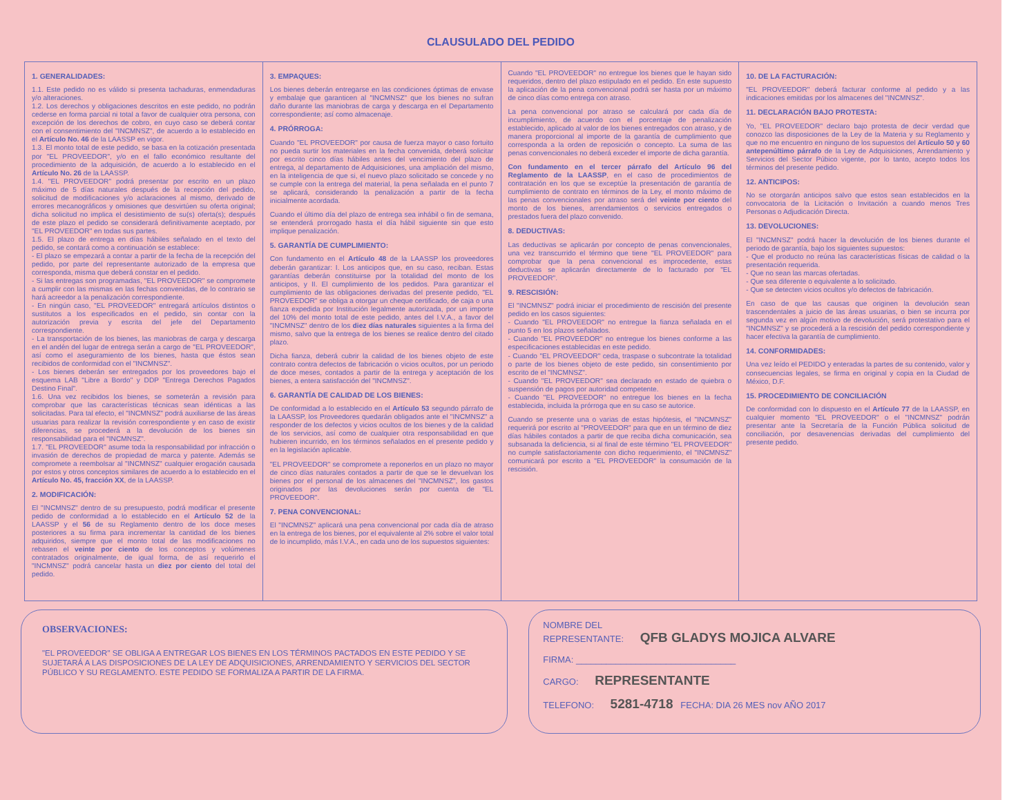CLAUSULADO DEL PEDIDO
1. GENERALIDADES:
1.1. Este pedido no es válido si presenta tachaduras, enmendaduras y/o alteraciones.
1.2. Los derechos y obligaciones descritos en este pedido, no podrán cederse en forma parcial ni total a favor de cualquier otra persona, con excepción de los derechos de cobro, en cuyo caso se deberá contar con el consentimiento del "INCMNSZ", de acuerdo a lo establecido en el Artículo No. 46 de la LAASSP en vigor.
1.3. El monto total de este pedido, se basa en la cotización presentada por "EL PROVEEDOR", y/o en el fallo económico resultante del procedimiento de la adquisición, de acuerdo a lo establecido en el Artículo No. 26 de la LAASSP.
1.4. "EL PROVEEDOR" podrá presentar por escrito en un plazo máximo de 5 días naturales después de la recepción del pedido, solicitud de modificaciones y/o aclaraciones al mismo, derivado de errores mecanográficos y omisiones que desvirtúen su oferta original; dicha solicitud no implica el desistimiento de su(s) oferta(s); después de este plazo el pedido se considerará definitivamente aceptado, por "EL PROVEEDOR" en todas sus partes.
1.5. El plazo de entrega en días hábiles señalado en el texto del pedido, se contará como a continuación se establece:
- El plazo se empezará a contar a partir de la fecha de la recepción del pedido, por parte del representante autorizado de la empresa que corresponda, misma que deberá constar en el pedido.
- Si las entregas son programadas, "EL PROVEEDOR" se compromete a cumplir con las mismas en las fechas convenidas, de lo contrario se hará acreedor a la penalización correspondiente.
- En ningún caso, "EL PROVEEDOR" entregará artículos distintos o sustitutos a los especificados en el pedido, sin contar con la autorización previa y escrita del jefe del Departamento correspondiente.
- La transportación de los bienes, las maniobras de carga y descarga en el andén del lugar de entrega serán a cargo de "EL PROVEEDOR", así como el aseguramiento de los bienes, hasta que éstos sean recibidos de conformidad con el "INCMNSZ".
- Los bienes deberán ser entregados por los proveedores bajo el esquema LAB "Libre a Bordo" y DDP "Entrega Derechos Pagados Destino Final".
1.6. Una vez recibidos los bienes, se someterán a revisión para comprobar que las características técnicas sean idénticas a las solicitadas. Para tal efecto, el "INCMNSZ" podrá auxiliarse de las áreas usuarias para realizar la revisión correspondiente y en caso de existir diferencias, se procederá a la devolución de los bienes sin responsabilidad para el "INCMNSZ".
1.7. "EL PROVEEDOR" asume toda la responsabilidad por infracción o invasión de derechos de propiedad de marca y patente. Además se compromete a reembolsar al "INCMNSZ" cualquier erogación causada por estos y otros conceptos similares de acuerdo a lo establecido en el Artículo No. 45, fracción XX, de la LAASSP.
2. MODIFICACIÓN:
El "INCMNSZ" dentro de su presupuesto, podrá modificar el presente pedido de conformidad a lo establecido en el Artículo 52 de la LAASSP y el 56 de su Reglamento dentro de los doce meses posteriores a su firma para incrementar la cantidad de los bienes adquiridos, siempre que el monto total de las modificaciones no rebasen el veinte por ciento de los conceptos y volúmenes contratados originalmente, de igual forma, de así requerirlo el "INCMNSZ" podrá cancelar hasta un diez por ciento del total del pedido.
3. EMPAQUES:
Los bienes deberán entregarse en las condiciones óptimas de envase y embalaje que garanticen al "INCMNSZ" que los bienes no sufran daño durante las maniobras de carga y descarga en el Departamento correspondiente; así como almacenaje.
4. PRÓRROGA:
Cuando "EL PROVEEDOR" por causa de fuerza mayor o caso fortuito no pueda surtir los materiales en la fecha convenida, deberá solicitar por escrito cinco días hábiles antes del vencimiento del plazo de entrega, al departamento de Adquisiciones, una ampliación del mismo, en la inteligencia de que si, el nuevo plazo solicitado se concede y no se cumple con la entrega del material, la pena señalada en el punto 7 se aplicará, considerando la penalización a partir de la fecha inicialmente acordada.
Cuando el último día del plazo de entrega sea inhábil o fin de semana, se entenderá prorrogado hasta el día hábil siguiente sin que esto implique penalización.
5. GARANTÍA DE CUMPLIMIENTO:
Con fundamento en el Artículo 48 de la LAASSP los proveedores deberán garantizar: I. Los anticipos que, en su caso, reciban. Estas garantías deberán constituirse por la totalidad del monto de los anticipos, y II. El cumplimiento de los pedidos. Para garantizar el cumplimiento de las obligaciones derivadas del presente pedido, "EL PROVEEDOR" se obliga a otorgar un cheque certificado, de caja o una fianza expedida por Institución legalmente autorizada, por un importe del 10% del monto total de este pedido, antes del I.V.A., a favor del "INCMNSZ" dentro de los diez días naturales siguientes a la firma del mismo, salvo que la entrega de los bienes se realice dentro del citado plazo.
Dicha fianza, deberá cubrir la calidad de los bienes objeto de este contrato contra defectos de fabricación o vicios ocultos, por un periodo de doce meses, contados a partir de la entrega y aceptación de los bienes, a entera satisfacción del "INCMNSZ".
6. GARANTÍA DE CALIDAD DE LOS BIENES:
De conformidad a lo establecido en el Artículo 53 segundo párrafo de la LAASSP, los Proveedores quedarán obligados ante el "INCMNSZ" a responder de los defectos y vicios ocultos de los bienes y de la calidad de los servicios, así como de cualquier otra responsabilidad en que hubieren incurrido, en los términos señalados en el presente pedido y en la legislación aplicable.
"EL PROVEEDOR" se compromete a reponerlos en un plazo no mayor de cinco días naturales contados a partir de que se le devuelvan los bienes por el personal de los almacenes del "INCMNSZ", los gastos originados por las devoluciones serán por cuenta de "EL PROVEEDOR".
7. PENA CONVENCIONAL:
El "INCMNSZ" aplicará una pena convencional por cada día de atraso en la entrega de los bienes, por el equivalente al 2% sobre el valor total de lo incumplido, más I.V.A., en cada uno de los supuestos siguientes:
Cuando "EL PROVEEDOR" no entregue los bienes que le hayan sido requeridos, dentro del plazo estipulado en el pedido. En este supuesto la aplicación de la pena convencional podrá ser hasta por un máximo de cinco días como entrega con atraso.
La pena convencional por atraso se calculará por cada día de incumplimiento, de acuerdo con el porcentaje de penalización establecido, aplicado al valor de los bienes entregados con atraso, y de manera proporcional al importe de la garantía de cumplimiento que corresponda a la orden de reposición o concepto. La suma de las penas convencionales no deberá exceder el importe de dicha garantía.
Con fundamento en el tercer párrafo del Artículo 96 del Reglamento de la LAASSP, en el caso de procedimientos de contratación en los que se exceptúe la presentación de garantía de cumplimiento de contrato en términos de la Ley, el monto máximo de las penas convencionales por atraso será del veinte por ciento del monto de los bienes, arrendamientos o servicios entregados o prestados fuera del plazo convenido.
8. DEDUCTIVAS:
Las deductivas se aplicarán por concepto de penas convencionales, una vez transcurrido el término que tiene "EL PROVEEDOR" para comprobar que la pena convencional es improcedente, estas deductivas se aplicarán directamente de lo facturado por "EL PROVEEDOR".
9. RESCISIÓN:
El "INCMNSZ" podrá iniciar el procedimiento de rescisión del presente pedido en los casos siguientes:
- Cuando "EL PROVEEDOR" no entregue la fianza señalada en el punto 5 en los plazos señalados.
- Cuando "EL PROVEEDOR" no entregue los bienes conforme a las especificaciones establecidas en este pedido.
- Cuando "EL PROVEEDOR" ceda, traspase o subcontrate la totalidad o parte de los bienes objeto de este pedido, sin consentimiento por escrito de el "INCMNSZ".
- Cuando "EL PROVEEDOR" sea declarado en estado de quiebra o suspensión de pagos por autoridad competente.
- Cuando "EL PROVEEDOR" no entregue los bienes en la fecha establecida, incluida la prórroga que en su caso se autorice.
Cuando se presente una o varias de estas hipótesis, el "INCMNSZ" requerirá por escrito al "PROVEEDOR" para que en un término de diez días hábiles contados a partir de que reciba dicha comunicación, sea subsanada la deficiencia, si al final de este término "EL PROVEEDOR" no cumple satisfactoriamente con dicho requerimiento, el "INCMNSZ" comunicará por escrito a "EL PROVEEDOR" la consumación de la rescisión.
10. DE LA FACTURACIÓN:
"EL PROVEEDOR" deberá facturar conforme al pedido y a las indicaciones emitidas por los almacenes del "INCMNSZ".
11. DECLARACIÓN BAJO PROTESTA:
Yo, "EL PROVEEDOR" declaro bajo protesta de decir verdad que conozco las disposiciones de la Ley de la Materia y su Reglamento y que no me encuentro en ninguno de los supuestos del Artículo 50 y 60 antepenúltimo párrafo de la Ley de Adquisiciones, Arrendamiento y Servicios del Sector Púbico vigente, por lo tanto, acepto todos los términos del presente pedido.
12. ANTICIPOS:
No se otorgarán anticipos salvo que estos sean establecidos en la convocatoria de la Licitación o Invitación a cuando menos Tres Personas o Adjudicación Directa.
13. DEVOLUCIONES:
El "INCMNSZ" podrá hacer la devolución de los bienes durante el periodo de garantía, bajo los siguientes supuestos:
- Que el producto no reúna las características físicas de calidad o la presentación requerida.
- Que no sean las marcas ofertadas.
- Que sea diferente o equivalente a lo solicitado.
- Que se detecten vicios ocultos y/o defectos de fabricación.
En caso de que las causas que originen la devolución sean trascendentales a juicio de las áreas usuarias, o bien se incurra por segunda vez en algún motivo de devolución, será protestativo para el "INCMNSZ" y se procederá a la rescisión del pedido correspondiente y hacer efectiva la garantía de cumplimiento.
14. CONFORMIDADES:
Una vez leído el PEDIDO y enteradas la partes de su contenido, valor y consecuencias legales, se firma en original y copia en la Ciudad de México, D.F.
15. PROCEDIMIENTO DE CONCILIACIÓN
De conformidad con lo dispuesto en el Artículo 77 de la LAASSP, en cualquier momento "EL PROVEEDOR" o el "INCMNSZ" podrán presentar ante la Secretaría de la Función Pública solicitud de conciliación, por desavenencias derivadas del cumplimiento del presente pedido.
OBSERVACIONES:
"EL PROVEEDOR" SE OBLIGA A ENTREGAR LOS BIENES EN LOS TÉRMINOS PACTADOS EN ESTE PEDIDO Y SE SUJETARÁ A LAS DISPOSICIONES DE LA LEY DE ADQUISICIONES, ARRENDAMIENTO Y SERVICIOS DEL SECTOR PÚBLICO Y SU REGLAMENTO. ESTE PEDIDO SE FORMALIZA A PARTIR DE LA FIRMA.
NOMBRE DEL
REPRESENTANTE: QFB GLADYS MOJICA ALVARE
FIRMA: ________________________________
CARGO: REPRESENTANTE
TELEFONO: 5281-4718 FECHA: DIA 26 MES nov AÑO 2017